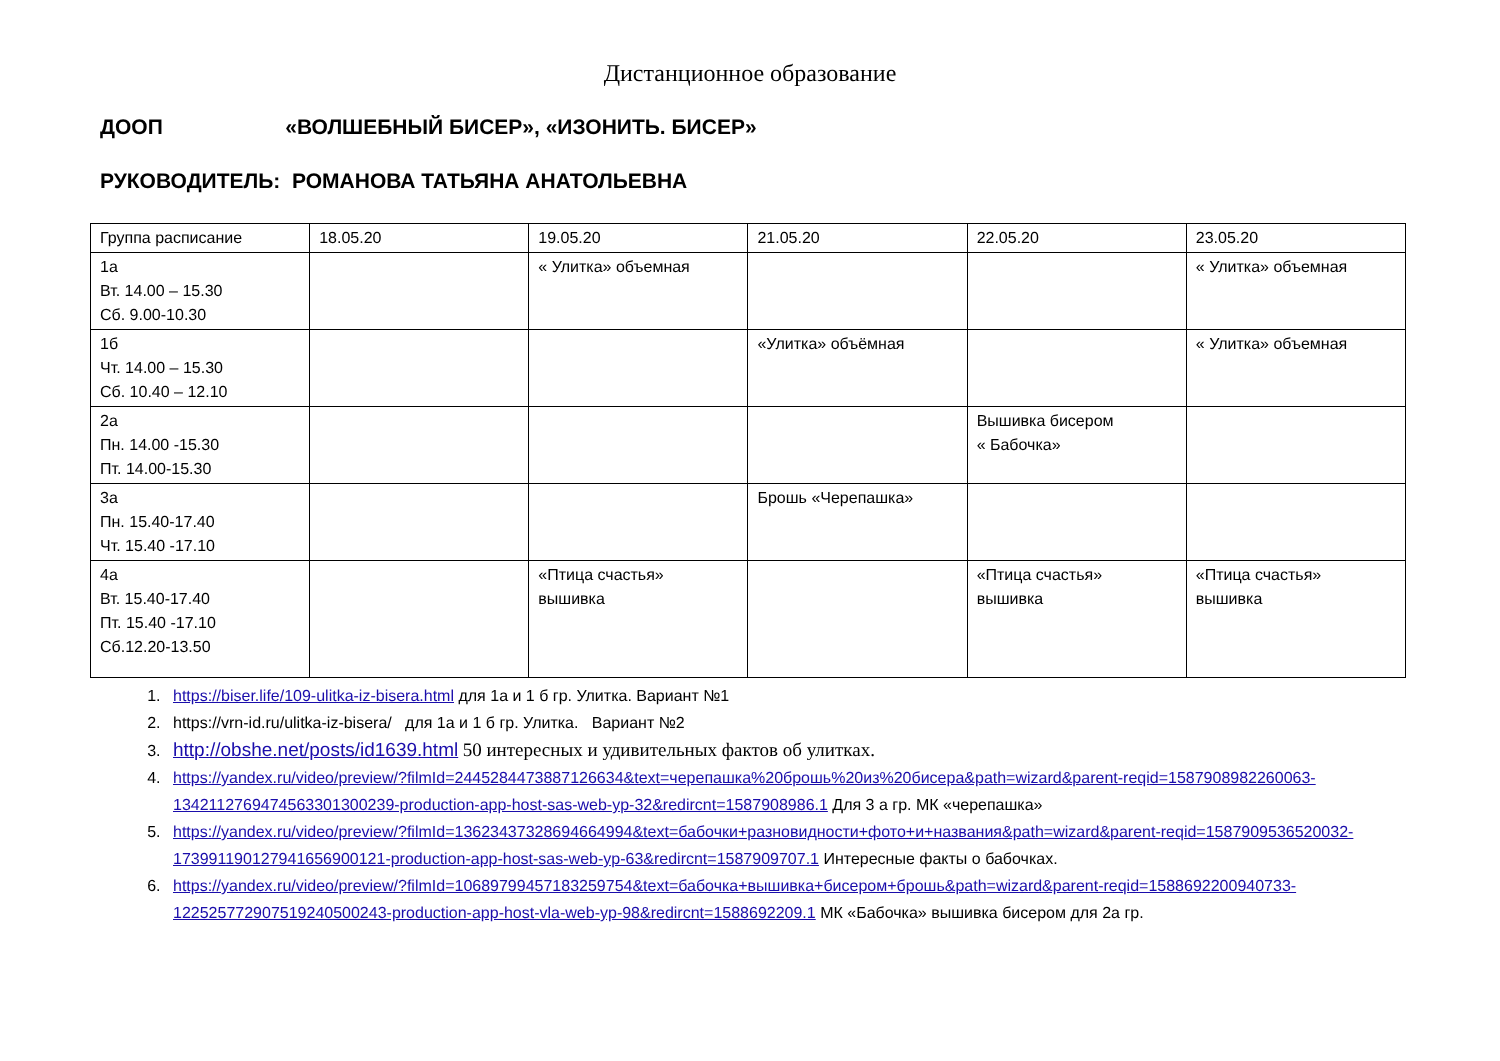Дистанционное образование
ДООП «ВОЛШЕБНЫЙ БИСЕР», «ИЗОНИТЬ. БИСЕР»
РУКОВОДИТЕЛЬ: РОМАНОВА ТАТЬЯНА АНАТОЛЬЕВНА
| Группа расписание | 18.05.20 | 19.05.20 | 21.05.20 | 22.05.20 | 23.05.20 |
| 1а Вт. 14.00 – 15.30 Сб. 9.00-10.30 | | « Улитка» объемная | | | « Улитка» объемная |
| 1б Чт. 14.00 – 15.30 Сб. 10.40 – 12.10 | | | «Улитка» объёмная | | « Улитка» объемная |
| 2а Пн. 14.00 -15.30 Пт. 14.00-15.30 | | | | Вышивка бисером « Бабочка» | |
| 3а Пн. 15.40-17.40 Чт. 15.40 -17.10 | | | Брошь «Черепашка» | | |
| 4а Вт. 15.40-17.40 Пт. 15.40 -17.10 Сб.12.20-13.50 | | «Птица счастья» вышивка | | «Птица счастья» вышивка | «Птица счастья» вышивка |
1. https://biser.life/109-ulitka-iz-bisera.html для 1а и 1 б гр. Улитка. Вариант №1
2. https://vrn-id.ru/ulitka-iz-bisera/ для 1а и 1 б гр. Улитка. Вариант №2
3. http://obshe.net/posts/id1639.html 50 интересных и удивительных фактов об улитках.
4. https://yandex.ru/video/preview/?filmId=2445284473887126634&text=черепашка%20брошь%20из%20бисера&path=wizard&parent-reqid=1587908982260063-134211276947456330130023​9-production-app-host-sas-web-yp-32&redircnt=1587908986.1 Для 3 а гр. МК «черепашка»
5. https://yandex.ru/video/preview/?filmId=13623437328694664994&text=бабочки+разновидности+фото+и+названия&path=wizard&parent-reqid=1587909536520032-173991190127941656900121-production-app-host-sas-web-yp-63&redircnt=1587909707.1 Интересные факты о бабочках.
6. https://yandex.ru/video/preview/?filmId=10689799457183259754&text=бабочка+вышивка+бисером+брошь&path=wizard&parent-reqid=1588692200940733-122525772907519240500243-production-app-host-vla-web-yp-98&redircnt=1588692209.1 МК «Бабочка» вышивка бисером для 2а гр.